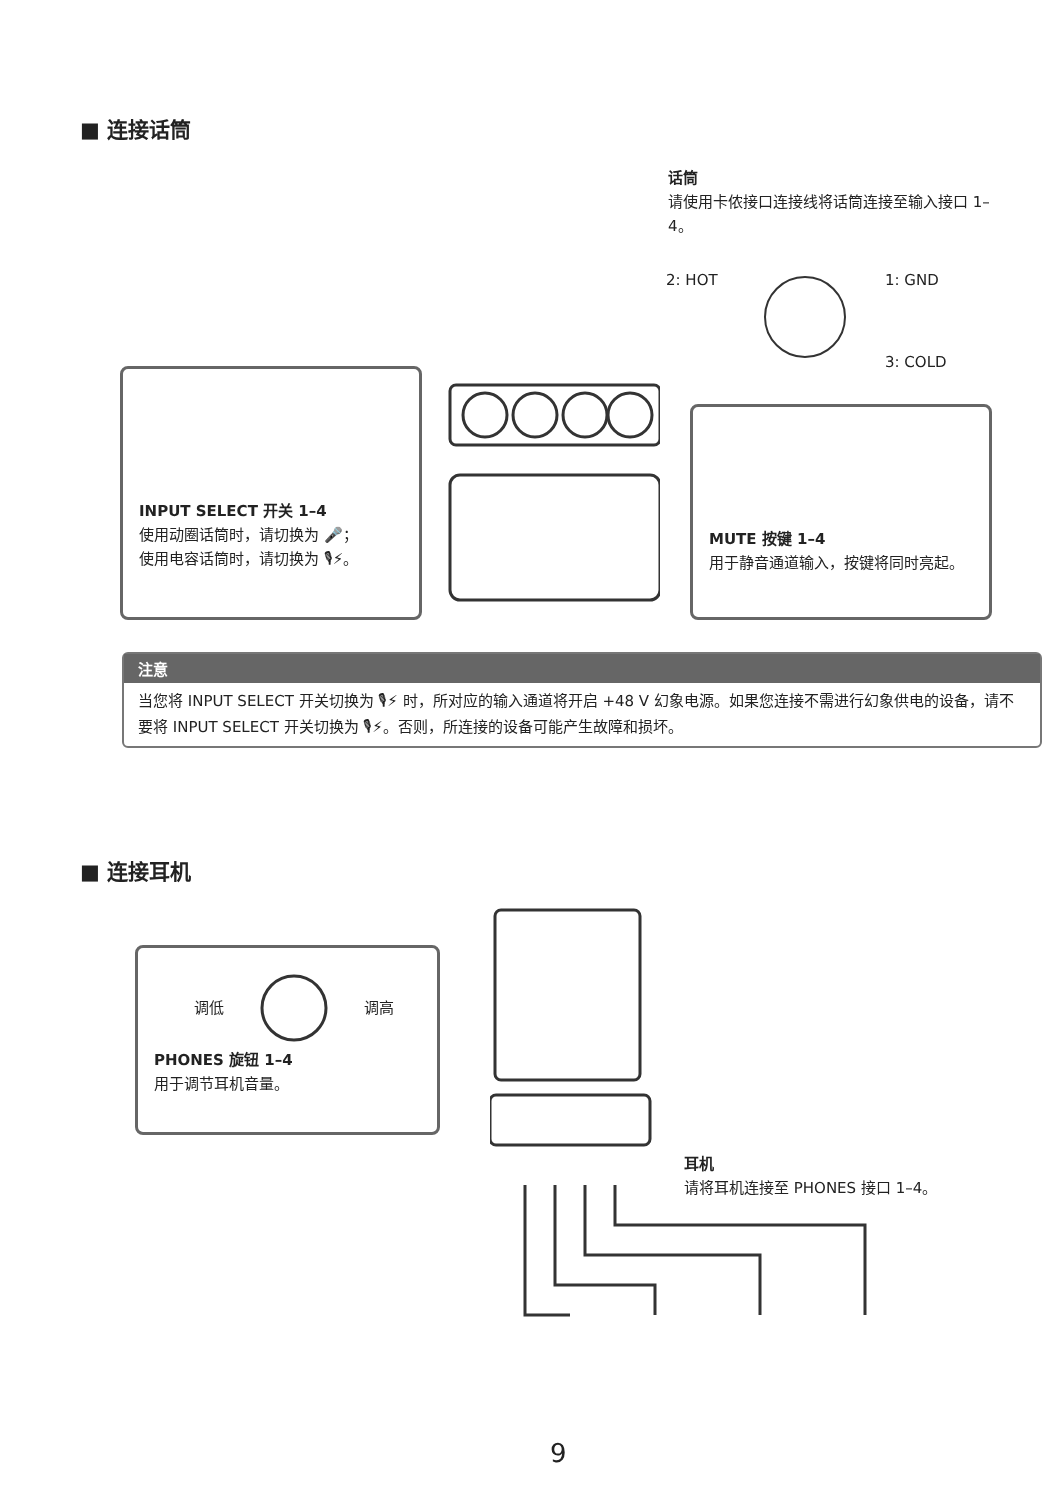■ 连接话筒
话筒
请使用卡侬接口连接线将话筒连接至输入接口 1–4。
2: HOT 1: GND
3: COLD
INPUT SELECT 开关 1–4
使用动圈话筒时，请切换为 🎤；
使用电容话筒时，请切换为 🎙⚡。
MUTE 按键 1–4
用于静音通道输入，按键将同时亮起。
注意
当您将 INPUT SELECT 开关切换为 🎙⚡ 时，所对应的输入通道将开启 +48 V 幻象电源。如果您连接不需进行幻象供电的设备，请不要将 INPUT SELECT 开关切换为 🎙⚡。否则，所连接的设备可能产生故障和损坏。
■ 连接耳机
调低 调高
PHONES 旋钮 1–4
用于调节耳机音量。
耳机
请将耳机连接至 PHONES 接口 1–4。
9